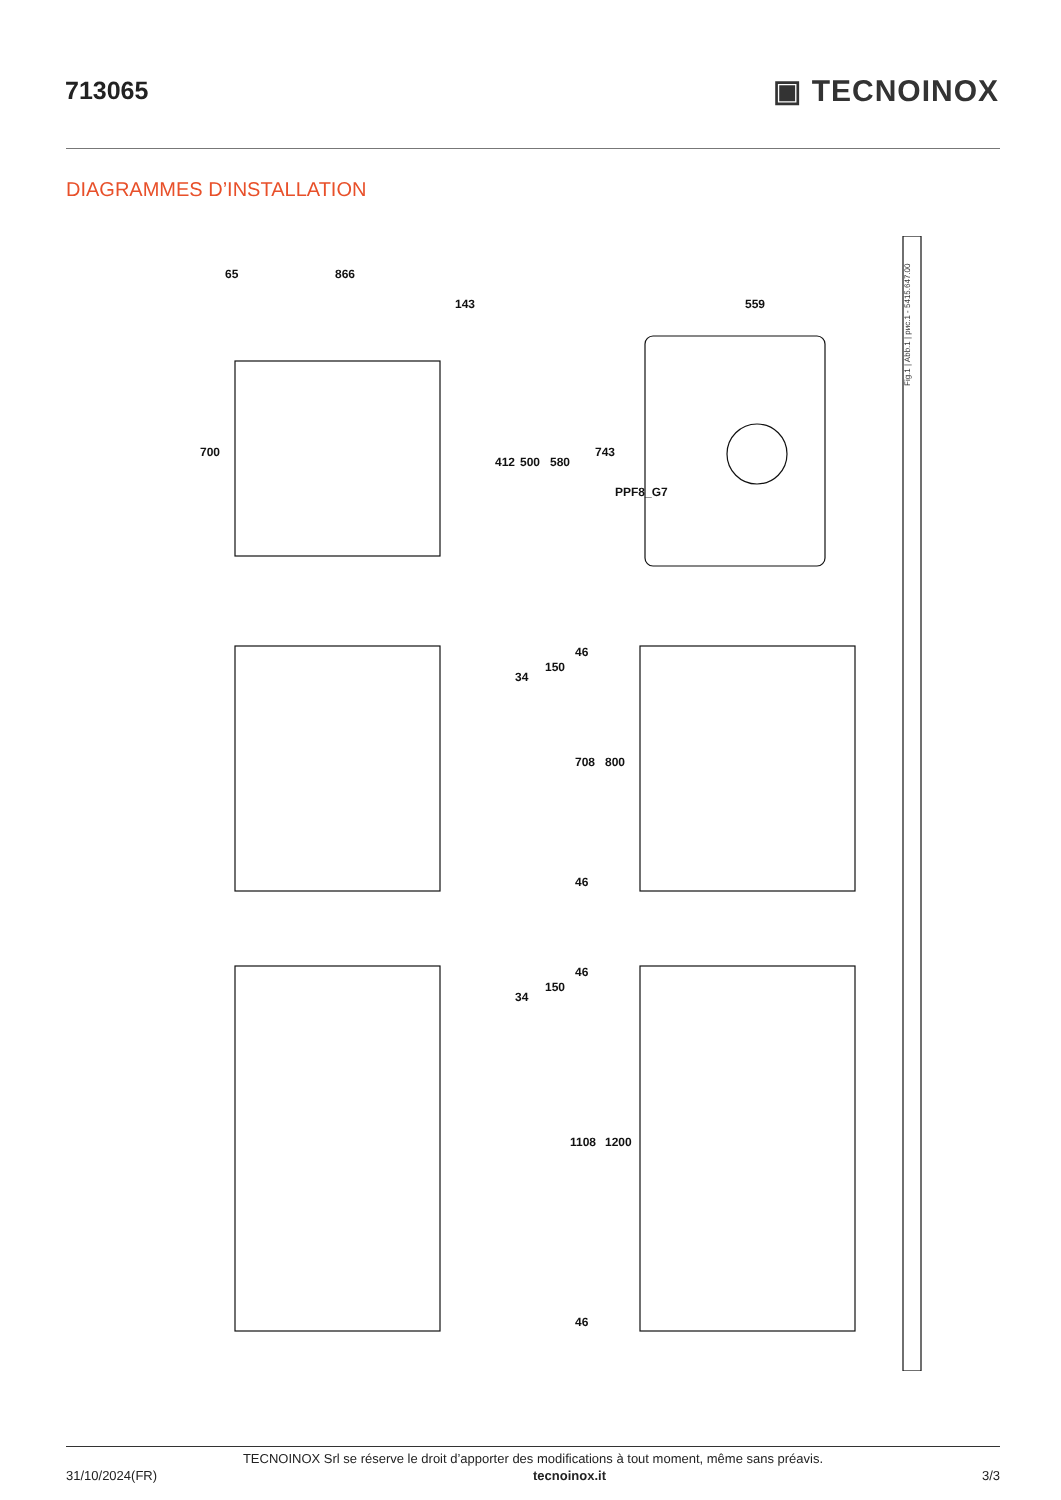713065
▣ TECNOINOX
DIAGRAMMES D’INSTALLATION
700
866
65
143
412
500
580
743
559
PPF8_G7
34
150
46
708
800
46
34
150
46
1108
1200
46
Fig.1 | Abb.1 | рис.1 - 5415.647.00
TECNOINOX Srl se réserve le droit d’apporter des modifications à tout moment, même sans préavis.
31/10/2024(FR) tecnoinox.it 3/3